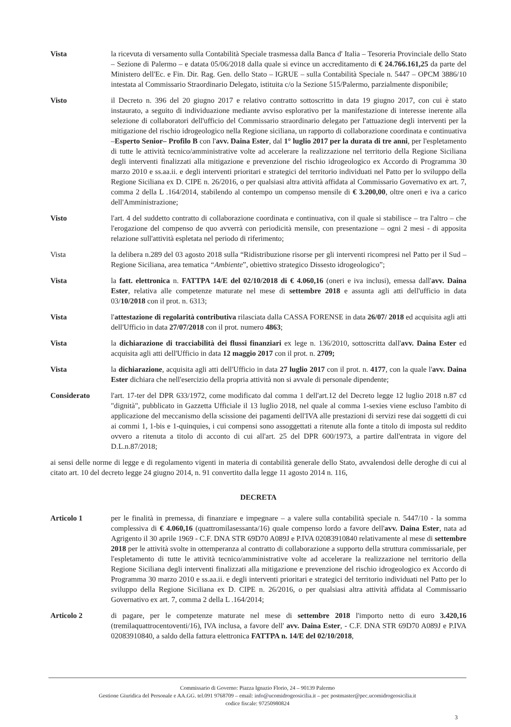Vista la ricevuta di versamento sulla Contabilità Speciale trasmessa dalla Banca d' Italia – Tesoreria Provinciale dello Stato – Sezione di Palermo – e datata 05/06/2018 dalla quale si evince un accreditamento di € 24.766.161,25 da parte del Ministero dell'Ec. e Fin. Dir. Rag. Gen. dello Stato – IGRUE – sulla Contabilità Speciale n. 5447 – OPCM 3886/10 intestata al Commissario Straordinario Delegato, istituita c/o la Sezione 515/Palermo, parzialmente disponibile;
Visto il Decreto n. 396 del 20 giugno 2017 e relativo contratto sottoscritto in data 19 giugno 2017, con cui è stato instaurato, a seguito di individuazione mediante avviso esplorativo per la manifestazione di interesse inerente alla selezione di collaboratori dell'ufficio del Commissario straordinario delegato per l'attuazione degli interventi per la mitigazione del rischio idrogeologico nella Regione siciliana, un rapporto di collaborazione coordinata e continuativa –Esperto Senior– Profilo B con l'avv. Daina Ester, dal 1° luglio 2017 per la durata di tre anni, per l'espletamento di tutte le attività tecnico/amministrative volte ad accelerare la realizzazione nel territorio della Regione Siciliana degli interventi finalizzati alla mitigazione e prevenzione del rischio idrogeologico ex Accordo di Programma 30 marzo 2010 e ss.aa.ii. e degli interventi prioritari e strategici del territorio individuati nel Patto per lo sviluppo della Regione Siciliana ex D. CIPE n. 26/2016, o per qualsiasi altra attività affidata al Commissario Governativo ex art. 7, comma 2 della L .164/2014, stabilendo al contempo un compenso mensile di € 3.200,00, oltre oneri e iva a carico dell'Amministrazione;
Visto l'art. 4 del suddetto contratto di collaborazione coordinata e continuativa, con il quale si stabilisce – tra l'altro – che l'erogazione del compenso de quo avverrà con periodicità mensile, con presentazione – ogni 2 mesi - di apposita relazione sull'attività espletata nel periodo di riferimento;
Vista la delibera n.289 del 03 agosto 2018 sulla “Ridistribuzione risorse per gli interventi ricompresi nel Patto per il Sud – Regione Siciliana, area tematica “Ambiente”, obiettivo strategico Dissesto idrogeologico”;
Vista la fatt. elettronica n. FATTPA 14/E del 02/10/2018 di € 4.060,16 (oneri e iva inclusi), emessa dall'avv. Daina Ester, relativa alle competenze maturate nel mese di settembre 2018 e assunta agli atti dell'ufficio in data 03/10/2018 con il prot. n. 6313;
Vista l'attestazione di regolarità contributiva rilasciata dalla CASSA FORENSE in data 26/07/ 2018 ed acquisita agli atti dell'Ufficio in data 27/07/2018 con il prot. numero 4863;
Vista la dichiarazione di tracciabilità dei flussi finanziari ex lege n. 136/2010, sottoscritta dall'avv. Daina Ester ed acquisita agli atti dell'Ufficio in data 12 maggio 2017 con il prot. n. 2709;
Vista la dichiarazione, acquisita agli atti dell'Ufficio in data 27 luglio 2017 con il prot. n. 4177, con la quale l'avv. Daina Ester dichiara che nell'esercizio della propria attività non si avvale di personale dipendente;
Considerato l'art. 17-ter del DPR 633/1972, come modificato dal comma 1 dell'art.12 del Decreto legge 12 luglio 2018 n.87 cd "dignità", pubblicato in Gazzetta Ufficiale il 13 luglio 2018, nel quale al comma 1-sexies viene escluso l'ambito di applicazione del meccanismo della scissione dei pagamenti dell'IVA alle prestazioni di servizi rese dai soggetti di cui ai commi 1, 1-bis e 1-quinquies, i cui compensi sono assoggettati a ritenute alla fonte a titolo di imposta sul reddito ovvero a ritenuta a titolo di acconto di cui all'art. 25 del DPR 600/1973, a partire dall'entrata in vigore del D.L.n.87/2018;
ai sensi delle norme di legge e di regolamento vigenti in materia di contabilità generale dello Stato, avvalendosi delle deroghe di cui al citato art. 10 del decreto legge 24 giugno 2014, n. 91 convertito dalla legge 11 agosto 2014 n. 116,
DECRETA
Articolo 1 per le finalità in premessa, di finanziare e impegnare – a valere sulla contabilità speciale n. 5447/10 - la somma complessiva di € 4.060,16 (quattromilasessanta/16) quale compenso lordo a favore dell'avv. Daina Ester, nata ad Agrigento il 30 aprile 1969 - C.F. DNA STR 69D70 A089J e P.IVA 02083910840 relativamente al mese di settembre 2018 per le attività svolte in ottemperanza al contratto di collaborazione a supporto della struttura commissariale, per l'espletamento di tutte le attività tecnico/amministrative volte ad accelerare la realizzazione nel territorio della Regione Siciliana degli interventi finalizzati alla mitigazione e prevenzione del rischio idrogeologico ex Accordo di Programma 30 marzo 2010 e ss.aa.ii. e degli interventi prioritari e strategici del territorio individuati nel Patto per lo sviluppo della Regione Siciliana ex D. CIPE n. 26/2016, o per qualsiasi altra attività affidata al Commissario Governativo ex art. 7, comma 2 della L .164/2014;
Articolo 2 di pagare, per le competenze maturate nel mese di settembre 2018 l'importo netto di euro 3.420,16 (tremilaquattrocentoventi/16), IVA inclusa, a favore dell' avv. Daina Ester, - C.F. DNA STR 69D70 A089J e P.IVA 02083910840, a saldo della fattura elettronica FATTPA n. 14/E del 02/10/2018,
Commissario di Governo: Piazza Ignazio Florio, 24 – 90139 Palermo
Gestione Giuridica del Personale e AA.GG. tel.091 9768709 – email: info@ucomidrogeosicilia.it – pec postmaster@pec.ucomidrogeosicilia.it
codice fiscale: 97250980824
3